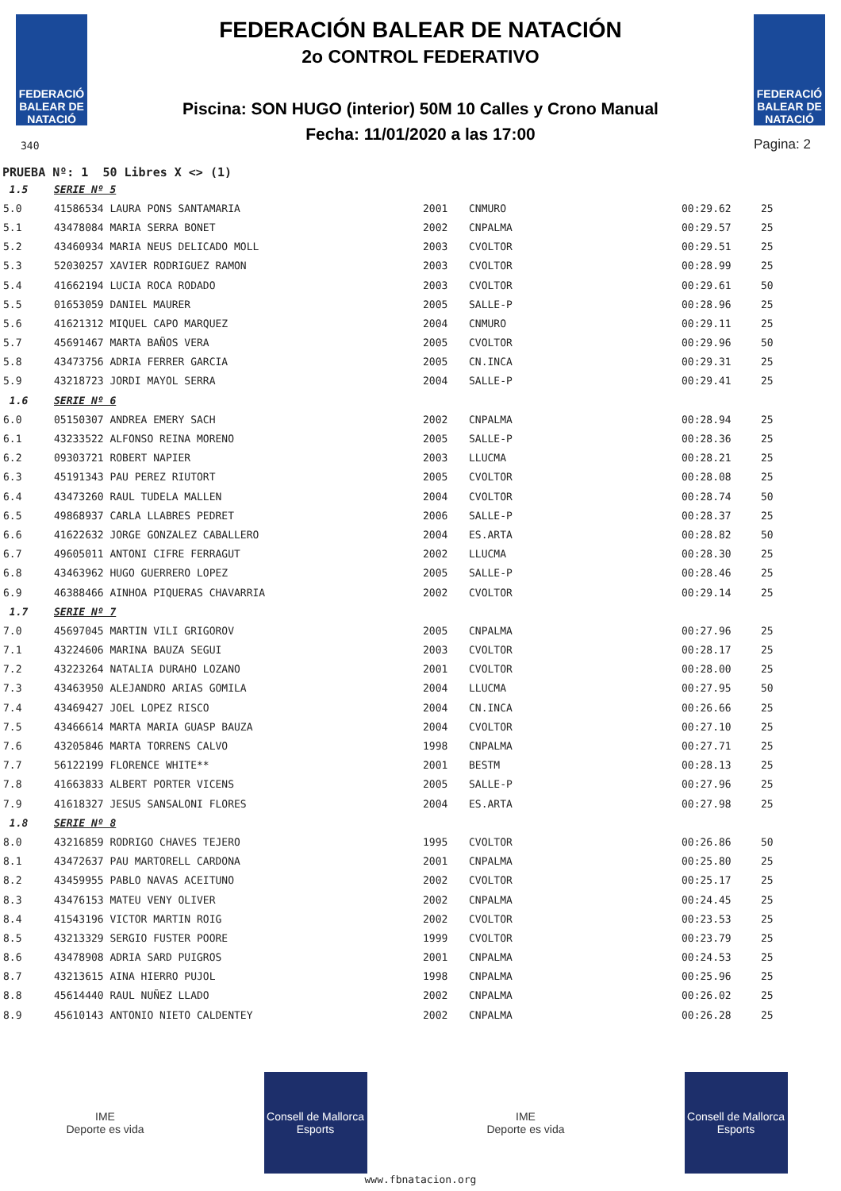FEDERACIÓ BALEAR DE NATACIÓ
340
FEDERACIÓN BALEAR DE NATACIÓN
2o CONTROL FEDERATIVO
Piscina: SON HUGO (interior) 50M 10 Calles y Crono Manual
Fecha: 11/01/2020 a las 17:00
FEDERACIÓ BALEAR DE NATACIÓ
Pagina: 2
PRUEBA Nº: 1 50 Libres X <> (1)
| 1.5 | SERIE Nº 5 | | | | |
| 5.0 | 41586534 LAURA PONS SANTAMARIA | 2001 | CNMURO | 00:29.62 | 25 |
| 5.1 | 43478084 MARIA SERRA BONET | 2002 | CNPALMA | 00:29.57 | 25 |
| 5.2 | 43460934 MARIA NEUS DELICADO MOLL | 2003 | CVOLTOR | 00:29.51 | 25 |
| 5.3 | 52030257 XAVIER RODRIGUEZ RAMON | 2003 | CVOLTOR | 00:28.99 | 25 |
| 5.4 | 41662194 LUCIA ROCA RODADO | 2003 | CVOLTOR | 00:29.61 | 50 |
| 5.5 | 01653059 DANIEL MAURER | 2005 | SALLE-P | 00:28.96 | 25 |
| 5.6 | 41621312 MIQUEL CAPO MARQUEZ | 2004 | CNMURO | 00:29.11 | 25 |
| 5.7 | 45691467 MARTA BAÑOS VERA | 2005 | CVOLTOR | 00:29.96 | 50 |
| 5.8 | 43473756 ADRIA FERRER GARCIA | 2005 | CN.INCA | 00:29.31 | 25 |
| 5.9 | 43218723 JORDI MAYOL SERRA | 2004 | SALLE-P | 00:29.41 | 25 |
| 1.6 | SERIE Nº 6 | | | | |
| 6.0 | 05150307 ANDREA EMERY SACH | 2002 | CNPALMA | 00:28.94 | 25 |
| 6.1 | 43233522 ALFONSO REINA MORENO | 2005 | SALLE-P | 00:28.36 | 25 |
| 6.2 | 09303721 ROBERT NAPIER | 2003 | LLUCMA | 00:28.21 | 25 |
| 6.3 | 45191343 PAU PEREZ RIUTORT | 2005 | CVOLTOR | 00:28.08 | 25 |
| 6.4 | 43473260 RAUL TUDELA MALLEN | 2004 | CVOLTOR | 00:28.74 | 50 |
| 6.5 | 49868937 CARLA LLABRES PEDRET | 2006 | SALLE-P | 00:28.37 | 25 |
| 6.6 | 41622632 JORGE GONZALEZ CABALLERO | 2004 | ES.ARTA | 00:28.82 | 50 |
| 6.7 | 49605011 ANTONI CIFRE FERRAGUT | 2002 | LLUCMA | 00:28.30 | 25 |
| 6.8 | 43463962 HUGO GUERRERO LOPEZ | 2005 | SALLE-P | 00:28.46 | 25 |
| 6.9 | 46388466 AINHOA PIQUERAS CHAVARRIA | 2002 | CVOLTOR | 00:29.14 | 25 |
| 1.7 | SERIE Nº 7 | | | | |
| 7.0 | 45697045 MARTIN VILI GRIGOROV | 2005 | CNPALMA | 00:27.96 | 25 |
| 7.1 | 43224606 MARINA BAUZA SEGUI | 2003 | CVOLTOR | 00:28.17 | 25 |
| 7.2 | 43223264 NATALIA DURAHO LOZANO | 2001 | CVOLTOR | 00:28.00 | 25 |
| 7.3 | 43463950 ALEJANDRO ARIAS GOMILA | 2004 | LLUCMA | 00:27.95 | 50 |
| 7.4 | 43469427 JOEL LOPEZ RISCO | 2004 | CN.INCA | 00:26.66 | 25 |
| 7.5 | 43466614 MARTA MARIA GUASP BAUZA | 2004 | CVOLTOR | 00:27.10 | 25 |
| 7.6 | 43205846 MARTA TORRENS CALVO | 1998 | CNPALMA | 00:27.71 | 25 |
| 7.7 | 56122199 FLORENCE WHITE** | 2001 | BESTM | 00:28.13 | 25 |
| 7.8 | 41663833 ALBERT PORTER VICENS | 2005 | SALLE-P | 00:27.96 | 25 |
| 7.9 | 41618327 JESUS SANSALONI FLORES | 2004 | ES.ARTA | 00:27.98 | 25 |
| 1.8 | SERIE Nº 8 | | | | |
| 8.0 | 43216859 RODRIGO CHAVES TEJERO | 1995 | CVOLTOR | 00:26.86 | 50 |
| 8.1 | 43472637 PAU MARTORELL CARDONA | 2001 | CNPALMA | 00:25.80 | 25 |
| 8.2 | 43459955 PABLO NAVAS ACEITUNO | 2002 | CVOLTOR | 00:25.17 | 25 |
| 8.3 | 43476153 MATEU VENY OLIVER | 2002 | CNPALMA | 00:24.45 | 25 |
| 8.4 | 41543196 VICTOR MARTIN ROIG | 2002 | CVOLTOR | 00:23.53 | 25 |
| 8.5 | 43213329 SERGIO FUSTER POORE | 1999 | CVOLTOR | 00:23.79 | 25 |
| 8.6 | 43478908 ADRIA SARD PUIGROS | 2001 | CNPALMA | 00:24.53 | 25 |
| 8.7 | 43213615 AINA HIERRO PUJOL | 1998 | CNPALMA | 00:25.96 | 25 |
| 8.8 | 45614440 RAUL NUÑEZ LLADO | 2002 | CNPALMA | 00:26.02 | 25 |
| 8.9 | 45610143 ANTONIO NIETO CALDENTEY | 2002 | CNPALMA | 00:26.28 | 25 |
IME
Deporte es vida
Consell de Mallorca
Esports
IME
Deporte es vida
Consell de Mallorca
Esports
www.fbnatacion.org